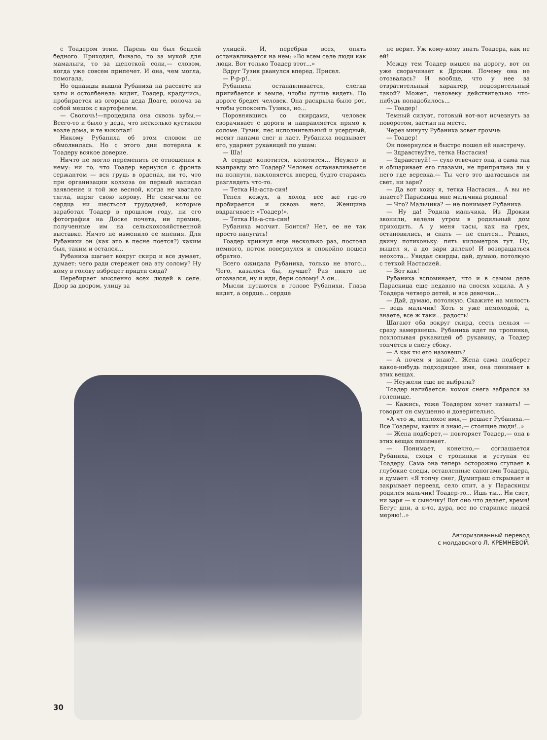с Тоадером этим. Парень он был бедней бедного. Приходил, бывало, то за мукой для мамалыги, то за щепоткой соли,— словом, когда уже совсем припечет. И она, чем могла, помогала.
Но однажды вышла Рубаниха на рассвете из хаты и остолбенела: видит, Тоадер, крадучись, пробирается из огорода деда Доаге, волоча за собой мешок с картофелем.
— Сволочь!—процедила она сквозь зубы.— Всего-то и было у деда, что несколько кустиков возле дома, и те выкопал!
Никому Рубаниха об этом словом не обмолвилась. Но с этого дня потеряла к Тоадеру всякое доверие.
Ничто не могло переменить ее отношения к нему: ни то, что Тоадер вернулся с фронта сержантом — вся грудь в орденах, ни то, что при организации колхоза он первый написал заявление и той же весной, когда не хватало тягла, впряг свою корову. Не смягчили ее сердца ни шестьсот трудодней, которые заработал Тоадер в прошлом году, ни его фотография на Доске почета, ни премии, полученные им на сельскохозяйственной выставке. Ничто не изменило ее мнения. Для Рубанихи он (как это в песне поется?) каким был, таким и остался...
Рубаниха шагает вокруг скирд и все думает, думает: чего ради стережет она эту солому? Ну кому в голову взбредет придти сюда?
Перебирает мысленно всех людей в селе. Двор за двором, улицу за
улицей. И, перебрав всех, опять останавливается на нем: «Во всем селе люди как люди. Вот только Тоадер этот...»
Вдруг Тузик рванулся вперед. Присел.
— Р-р-р!..
Рубаниха останавливается, слегка пригибается к земле, чтобы лучше видеть. По дороге бредет человек. Она раскрыла было рот, чтобы успокоить Тузика, но...
Поровнявшись со скирдами, человек сворачивает с дороги и направляется прямо к соломе. Тузик, пес исполнительный и усердный, месит лапами снег и лает. Рубаниха подзывает его, ударяет рукавицей по ушам:
— Ша!
А сердце колотится, колотится... Неужто и взаправду это Тоадер? Человек останавливается на полпути, наклоняется вперед, будто стараясь разглядеть что-то.
— Тетка На-аста-сия!
Тепел кожух, а холод все же где-то пробирается и сквозь него. Женщина вздрагивает: «Тоадер!».
— Тетка На-а-ста-сия!
Рубаниха молчит. Боится? Нет, ее не так просто напугать!
Тоадер крикнул еще несколько раз, постоял немного, потом повернулся и спокойно пошел обратно.
Всего ожидала Рубаниха, только не этого... Чего, казалось бы, лучше? Раз никто не отозвался, ну и иди, бери солому! А он...
Мысли путаются в голове Рубанихи. Глаза видят, а сердце... сердце
не верит. Уж кому-кому знать Тоадера, как не ей!
Между тем Тоадер вышел на дорогу, вот он уже сворачивает к Дрокии. Почему она не отозвалась? И вообще, что у нее за отвратительный характер, подозрительный такой? Может, человеку действительно что-нибудь понадобилось...
— Тоадер!
Темный силуэт, готовый вот-вот исчезнуть за поворотом, застыл на месте.
Через минуту Рубаниха зовет громче:
— Тоадер!
Он повернулся и быстро пошел ей навстречу.
— Здравствуйте, тетка Настасия!
— Здравствуй! — сухо отвечает она, а сама так и обшаривает его глазами, не припрятана ли у него где веревка.— Ты чего это шатаешься ни свет, ни заря?
— Да вот хожу я, тетка Настасия... А вы не знаете? Параскица мне мальчика родила!
— Что? Мальчика? — не понимает Рубаниха.
— Ну да! Родила мальчика. Из Дрокии звонили, велели утром в родильный дом приходить. А у меня часы, как на грех, остановились, и спать — не спится... Решил, двину потихоньку: пять километров тут. Ну, вышел я, а до зари далеко! И возвращаться неохота... Увидал скирды, дай, думаю, потолкую с теткой Настасией.
— Вот как!
Рубаниха вспоминает, что и в самом деле Параскица еще недавно на сносях ходила. А у Тоадера четверо детей, и все девочки...
— Дай, думаю, потолкую. Скажите на милость — ведь мальчик! Хоть я уже немолодой, а, знаете, все ж таки... радость!
Шагают оба вокруг скирд, сесть нельзя — сразу замерзнешь. Рубаниха идет по тропинке, похлопывая рукавицей об рукавицу, а Тоадер топчется в снегу сбоку.
— А как ты его назовешь?
— А почем я знаю?.. Жена сама подберет какое-нибудь подходящее имя, она понимает в этих вещах.
— Неужели еще не выбрала?
Тоадер нагибается: комок снега забрался за голенище.
— Кажись, тоже Тоадером хочет назвать! — говорит он смущенно и доверительно.
«А что ж, неплохое имя,— решает Рубаниха.— Все Тоадеры, каких я знаю,— стоящие люди!..»
— Жена подберет,— повторяет Тоадер,— она в этих вещах понимает.
— Понимает, конечно,— соглашается Рубаниха, сходя с тропинки и уступая ее Тоадеру. Сама она теперь осторожно ступает в глубокие следы, оставленные сапогами Тоадера, и думает: «Я топчу снег, Думитраш открывает и закрывает переезд, село спит, а у Параскицы родился мальчик! Тоадер-то... Ишь ты... Ни свет, ни заря — к сыночку! Вот оно что делает, время! Бегут дни, а я-то, дура, все по старинке людей меряю!..»
Авторизованный перевод
с молдавского Л. КРЕМНЕВОЙ.
30